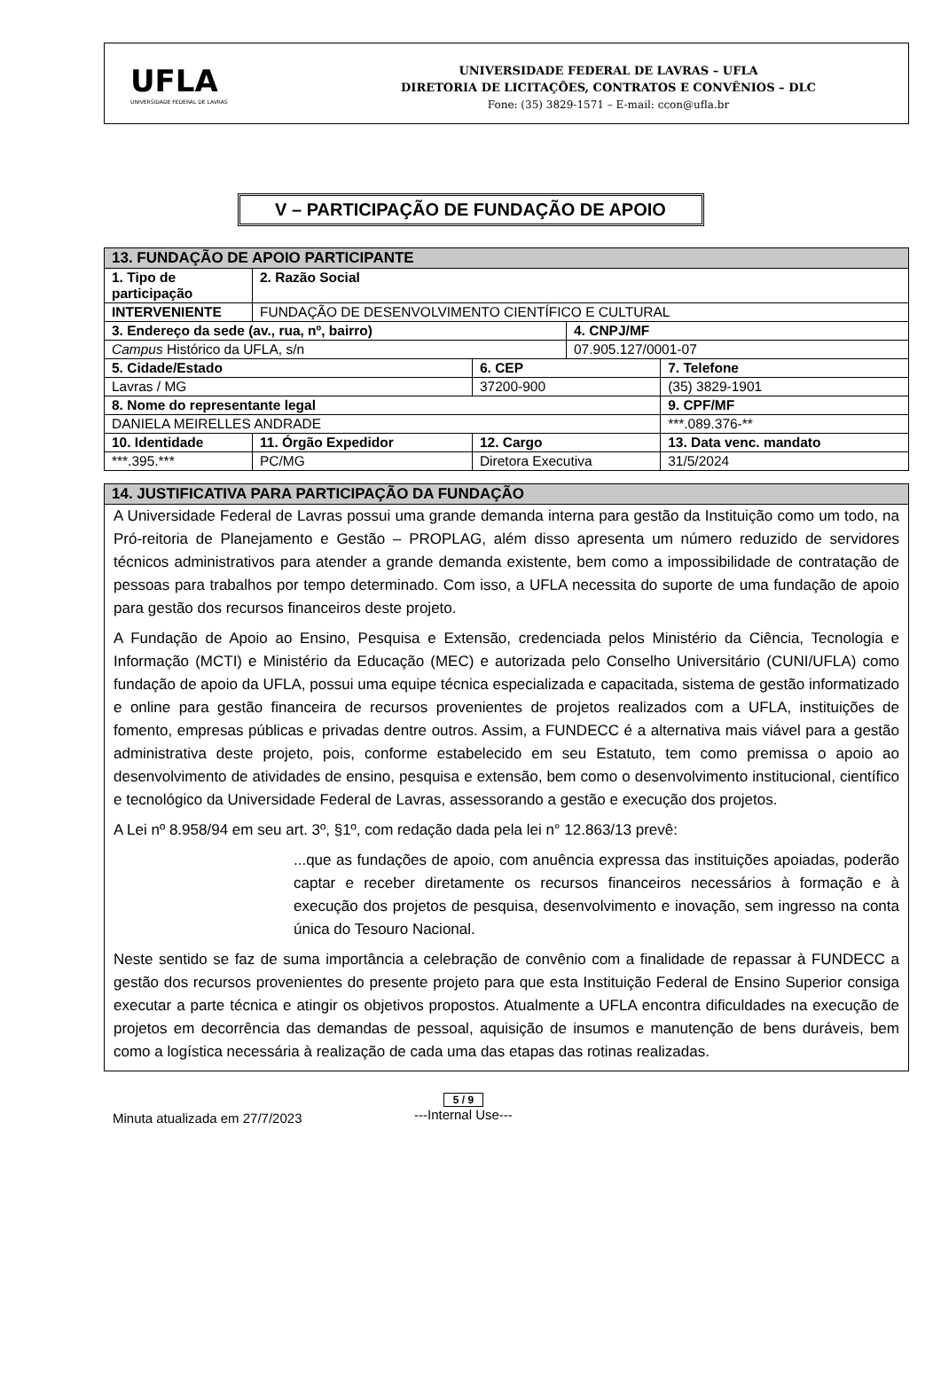UFLA
UNIVERSIDADE FEDERAL DE LAVRAS
UNIVERSIDADE FEDERAL DE LAVRAS – UFLA
DIRETORIA DE LICITAÇÕES, CONTRATOS E CONVÊNIOS – DLC
Fone: (35) 3829-1571 – E-mail: ccon@ufla.br
V – PARTICIPAÇÃO DE FUNDAÇÃO DE APOIO
| 13. FUNDAÇÃO DE APOIO PARTICIPANTE | | | | | | |
| 1. Tipo de participação | 2. Razão Social | | | | | |
| INTERVENIENTE | FUNDAÇÃO DE DESENVOLVIMENTO CIENTÍFICO E CULTURAL | | | | | |
| 3. Endereço da sede (av., rua, nº, bairro) | | | | 4. CNPJ/MF | | |
| Campus Histórico da UFLA, s/n | | | | 07.905.127/0001-07 | | |
| 5. Cidade/Estado | | | 6. CEP | | 7. Telefone | |
| Lavras / MG | | | 37200-900 | | (35) 3829-1901 | |
| 8. Nome do representante legal | | | | | | 9. CPF/MF |
| DANIELA MEIRELLES ANDRADE | | | | | | ***.089.376-** |
| 10. Identidade | | 11. Órgão Expedidor | 12. Cargo | | | 13. Data venc. mandato |
| ***.395.*** | | PC/MG | Diretora Executiva | | | 31/5/2024 |
14. JUSTIFICATIVA PARA PARTICIPAÇÃO DA FUNDAÇÃO
A Universidade Federal de Lavras possui uma grande demanda interna para gestão da Instituição como um todo, na Pró-reitoria de Planejamento e Gestão – PROPLAG, além disso apresenta um número reduzido de servidores técnicos administrativos para atender a grande demanda existente, bem como a impossibilidade de contratação de pessoas para trabalhos por tempo determinado. Com isso, a UFLA necessita do suporte de uma fundação de apoio para gestão dos recursos financeiros deste projeto.
A Fundação de Apoio ao Ensino, Pesquisa e Extensão, credenciada pelos Ministério da Ciência, Tecnologia e Informação (MCTI) e Ministério da Educação (MEC) e autorizada pelo Conselho Universitário (CUNI/UFLA) como fundação de apoio da UFLA, possui uma equipe técnica especializada e capacitada, sistema de gestão informatizado e online para gestão financeira de recursos provenientes de projetos realizados com a UFLA, instituições de fomento, empresas públicas e privadas dentre outros. Assim, a FUNDECC é a alternativa mais viável para a gestão administrativa deste projeto, pois, conforme estabelecido em seu Estatuto, tem como premissa o apoio ao desenvolvimento de atividades de ensino, pesquisa e extensão, bem como o desenvolvimento institucional, científico e tecnológico da Universidade Federal de Lavras, assessorando a gestão e execução dos projetos.
A Lei nº 8.958/94 em seu art. 3º, §1º, com redação dada pela lei n° 12.863/13 prevê:
...que as fundações de apoio, com anuência expressa das instituições apoiadas, poderão captar e receber diretamente os recursos financeiros necessários à formação e à execução dos projetos de pesquisa, desenvolvimento e inovação, sem ingresso na conta única do Tesouro Nacional.
Neste sentido se faz de suma importância a celebração de convênio com a finalidade de repassar à FUNDECC a gestão dos recursos provenientes do presente projeto para que esta Instituição Federal de Ensino Superior consiga executar a parte técnica e atingir os objetivos propostos. Atualmente a UFLA encontra dificuldades na execução de projetos em decorrência das demandas de pessoal, aquisição de insumos e manutenção de bens duráveis, bem como a logística necessária à realização de cada uma das etapas das rotinas realizadas.
Minuta atualizada em 27/7/2023
5 / 9
---Internal Use---